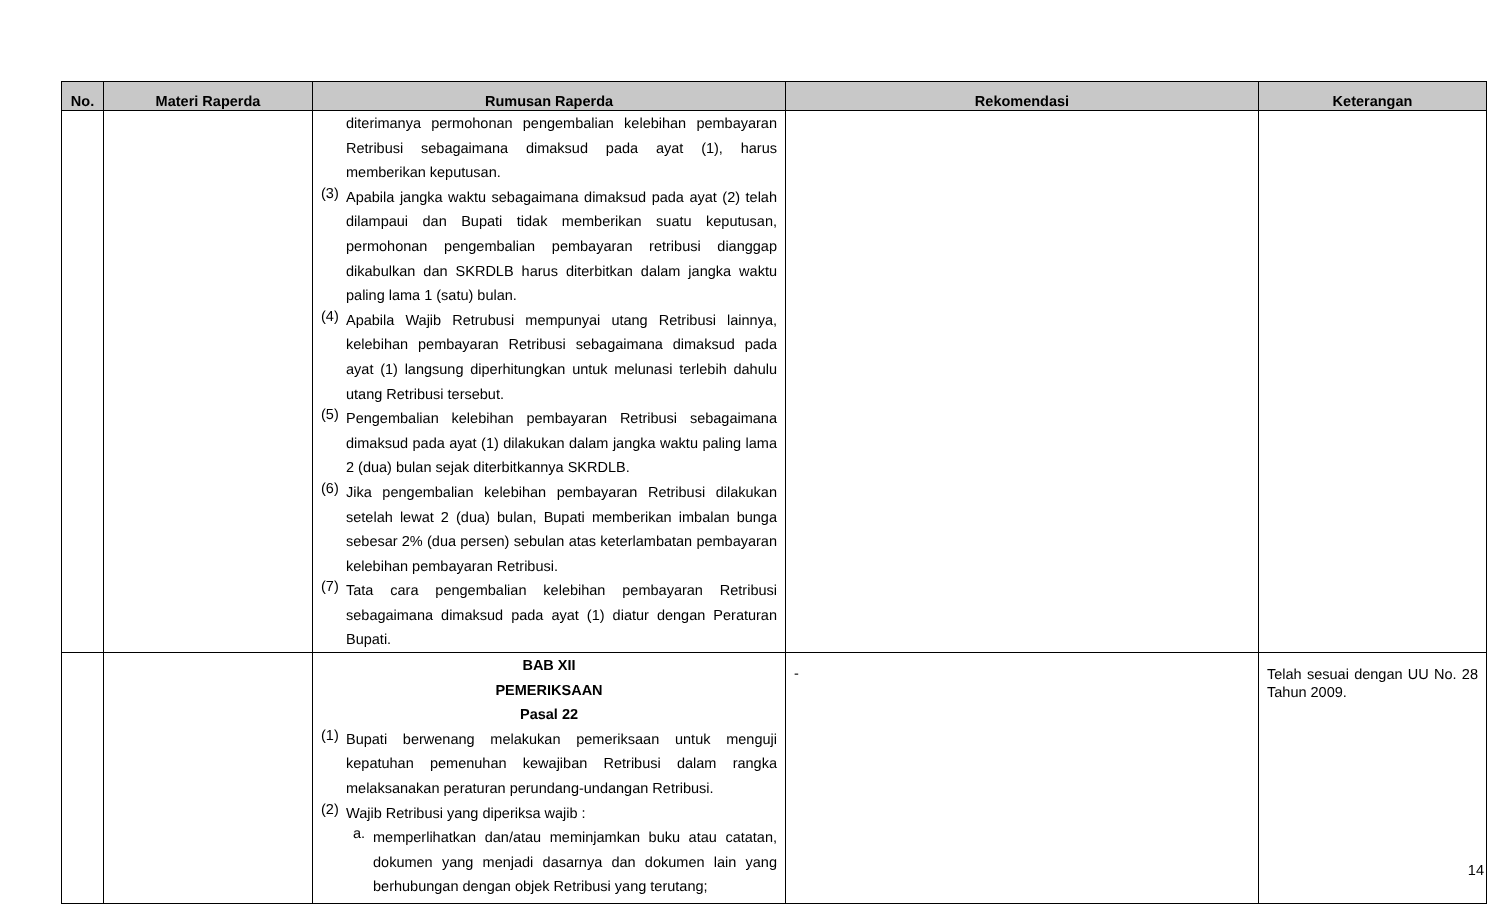| No. | Materi Raperda | Rumusan Raperda | Rekomendasi | Keterangan |
| --- | --- | --- | --- | --- |
| | | diterimanya permohonan pengembalian kelebihan pembayaran Retribusi sebagaimana dimaksud pada ayat (1), harus memberikan keputusan. (3) Apabila jangka waktu sebagaimana dimaksud pada ayat (2) telah dilampaui dan Bupati tidak memberikan suatu keputusan, permohonan pengembalian pembayaran retribusi dianggap dikabulkan dan SKRDLB harus diterbitkan dalam jangka waktu paling lama 1 (satu) bulan. (4) Apabila Wajib Retrubusi mempunyai utang Retribusi lainnya, kelebihan pembayaran Retribusi sebagaimana dimaksud pada ayat (1) langsung diperhitungkan untuk melunasi terlebih dahulu utang Retribusi tersebut. (5) Pengembalian kelebihan pembayaran Retribusi sebagaimana dimaksud pada ayat (1) dilakukan dalam jangka waktu paling lama 2 (dua) bulan sejak diterbitkannya SKRDLB. (6) Jika pengembalian kelebihan pembayaran Retribusi dilakukan setelah lewat 2 (dua) bulan, Bupati memberikan imbalan bunga sebesar 2% (dua persen) sebulan atas keterlambatan pembayaran kelebihan pembayaran Retribusi. (7) Tata cara pengembalian kelebihan pembayaran Retribusi sebagaimana dimaksud pada ayat (1) diatur dengan Peraturan Bupati. | | |
| | | BAB XII PEMERIKSAAN Pasal 22 (1) Bupati berwenang melakukan pemeriksaan untuk menguji kepatuhan pemenuhan kewajiban Retribusi dalam rangka melaksanakan peraturan perundang-undangan Retribusi. (2) Wajib Retribusi yang diperiksa wajib : a. memperlihatkan dan/atau meminjamkan buku atau catatan, dokumen yang menjadi dasarnya dan dokumen lain yang berhubungan dengan objek Retribusi yang terutang; | - | Telah sesuai dengan UU No. 28 Tahun 2009. |
14